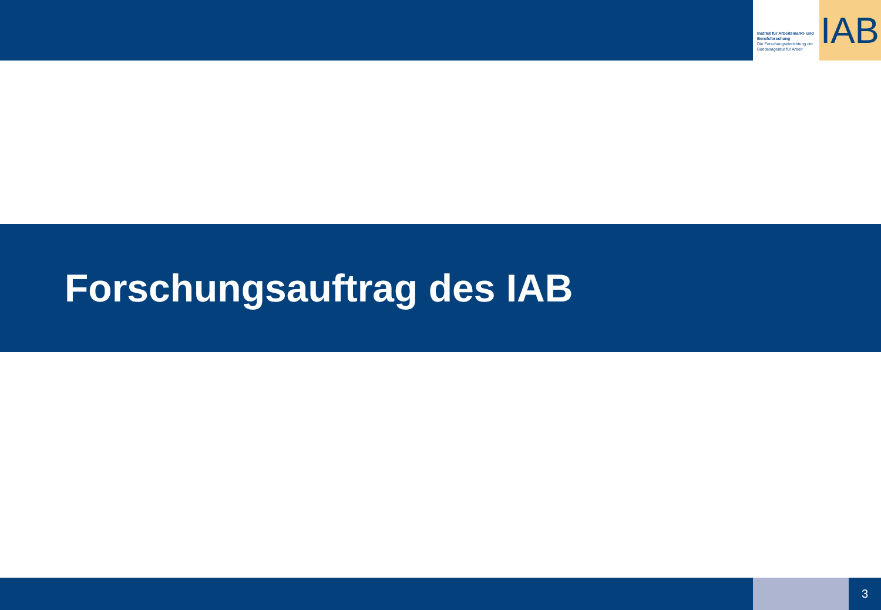Institut für Arbeitsmarkt- und Berufsforschung
Die Forschungseinrichtung der Bundesagentur für Arbeit
IAB
Forschungsauftrag des IAB
3